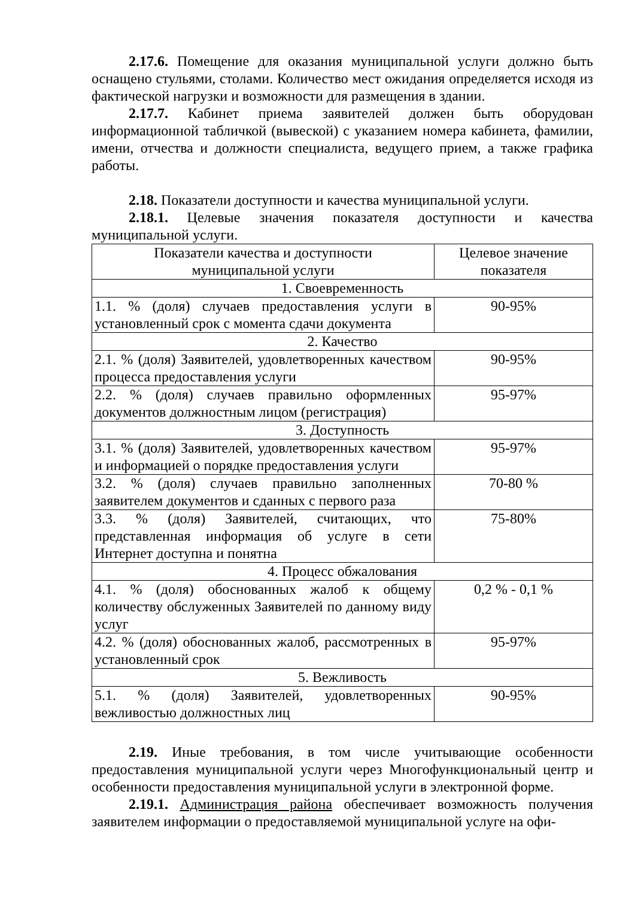2.17.6. Помещение для оказания муниципальной услуги должно быть оснащено стульями, столами. Количество мест ожидания определяется исходя из фактической нагрузки и возможности для размещения в здании.
2.17.7. Кабинет приема заявителей должен быть оборудован информационной табличкой (вывеской) с указанием номера кабинета, фамилии, имени, отчества и должности специалиста, ведущего прием, а также графика работы.
2.18. Показатели доступности и качества муниципальной услуги.
2.18.1. Целевые значения показателя доступности и качества муниципальной услуги.
| Показатели качества и доступности муниципальной услуги | Целевое значение показателя |
| 1. Своевременность | |
| 1.1. % (доля) случаев предоставления услуги в установленный срок с момента сдачи документа | 90-95% |
| 2. Качество | |
| 2.1. % (доля) Заявителей, удовлетворенных качеством процесса предоставления услуги | 90-95% |
| 2.2. % (доля) случаев правильно оформленных документов должностным лицом (регистрация) | 95-97% |
| 3. Доступность | |
| 3.1. % (доля) Заявителей, удовлетворенных качеством и информацией о порядке предоставления услуги | 95-97% |
| 3.2. % (доля) случаев правильно заполненных заявителем документов и сданных с первого раза | 70-80 % |
| 3.3. % (доля) Заявителей, считающих, что представленная информация об услуге в сети Интернет доступна и понятна | 75-80% |
| 4. Процесс обжалования | |
| 4.1. % (доля) обоснованных жалоб к общему количеству обслуженных Заявителей по данному виду услуг | 0,2 % - 0,1 % |
| 4.2. % (доля) обоснованных жалоб, рассмотренных в установленный срок | 95-97% |
| 5. Вежливость | |
| 5.1. % (доля) Заявителей, удовлетворенных вежливостью должностных лиц | 90-95% |
2.19. Иные требования, в том числе учитывающие особенности предоставления муниципальной услуги через Многофункциональный центр и особенности предоставления муниципальной услуги в электронной форме.
2.19.1. Администрация района обеспечивает возможность получения заявителем информации о предоставляемой муниципальной услуге на офи-